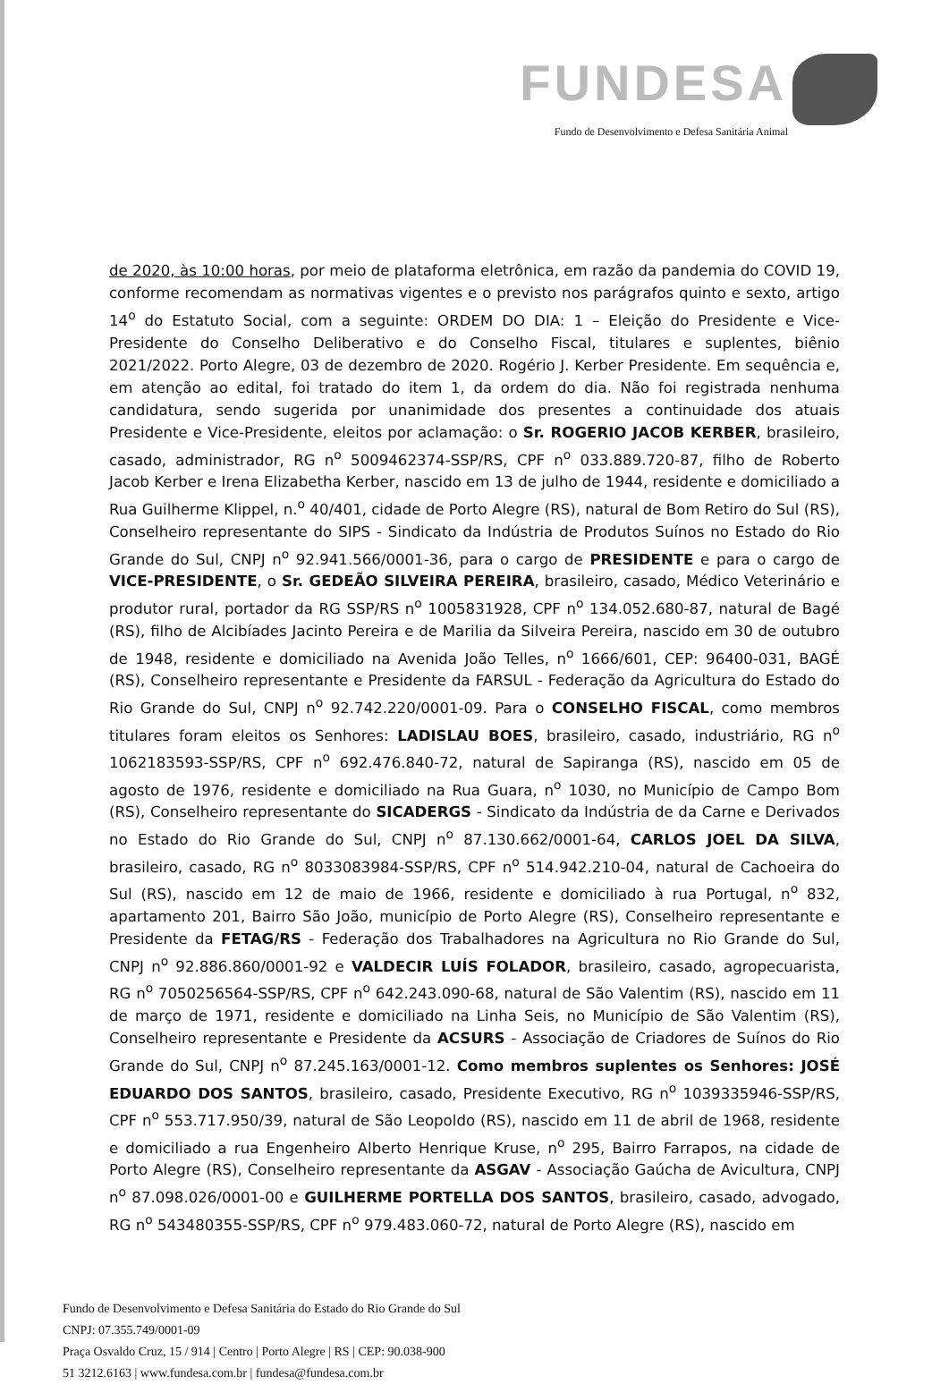FUNDESA
Fundo de Desenvolvimento e Defesa Sanitária Animal
de 2020, às 10:00 horas, por meio de plataforma eletrônica, em razão da pandemia do COVID 19, conforme recomendam as normativas vigentes e o previsto nos parágrafos quinto e sexto, artigo 14<sup>o</sup> do Estatuto Social, com a seguinte: ORDEM DO DIA: 1 – Eleição do Presidente e Vice-Presidente do Conselho Deliberativo e do Conselho Fiscal, titulares e suplentes, biênio 2021/2022. Porto Alegre, 03 de dezembro de 2020. Rogério J. Kerber Presidente. Em sequência e, em atenção ao edital, foi tratado do item 1, da ordem do dia. Não foi registrada nenhuma candidatura, sendo sugerida por unanimidade dos presentes a continuidade dos atuais Presidente e Vice-Presidente, eleitos por aclamação: o Sr. ROGERIO JACOB KERBER, brasileiro, casado, administrador, RG n<sup>o</sup> 5009462374-SSP/RS, CPF n<sup>o</sup> 033.889.720-87, filho de Roberto Jacob Kerber e Irena Elizabetha Kerber, nascido em 13 de julho de 1944, residente e domiciliado a Rua Guilherme Klippel, n.<sup>o</sup> 40/401, cidade de Porto Alegre (RS), natural de Bom Retiro do Sul (RS), Conselheiro representante do SIPS - Sindicato da Indústria de Produtos Suínos no Estado do Rio Grande do Sul, CNPJ n<sup>o</sup> 92.941.566/0001-36, para o cargo de PRESIDENTE e para o cargo de VICE-PRESIDENTE, o Sr. GEDEÃO SILVEIRA PEREIRA, brasileiro, casado, Médico Veterinário e produtor rural, portador da RG SSP/RS n<sup>o</sup> 1005831928, CPF n<sup>o</sup> 134.052.680-87, natural de Bagé (RS), filho de Alcibíades Jacinto Pereira e de Marilia da Silveira Pereira, nascido em 30 de outubro de 1948, residente e domiciliado na Avenida João Telles, n<sup>o</sup> 1666/601, CEP: 96400-031, BAGÉ (RS), Conselheiro representante e Presidente da FARSUL - Federação da Agricultura do Estado do Rio Grande do Sul, CNPJ n<sup>o</sup> 92.742.220/0001-09. Para o CONSELHO FISCAL, como membros titulares foram eleitos os Senhores: LADISLAU BOES, brasileiro, casado, industriário, RG n<sup>o</sup> 1062183593-SSP/RS, CPF n<sup>o</sup> 692.476.840-72, natural de Sapiranga (RS), nascido em 05 de agosto de 1976, residente e domiciliado na Rua Guara, n<sup>o</sup> 1030, no Município de Campo Bom (RS), Conselheiro representante do SICADERGS - Sindicato da Indústria de da Carne e Derivados no Estado do Rio Grande do Sul, CNPJ n<sup>o</sup> 87.130.662/0001-64, CARLOS JOEL DA SILVA, brasileiro, casado, RG n<sup>o</sup> 8033083984-SSP/RS, CPF n<sup>o</sup> 514.942.210-04, natural de Cachoeira do Sul (RS), nascido em 12 de maio de 1966, residente e domiciliado à rua Portugal, n<sup>o</sup> 832, apartamento 201, Bairro São João, município de Porto Alegre (RS), Conselheiro representante e Presidente da FETAG/RS - Federação dos Trabalhadores na Agricultura no Rio Grande do Sul, CNPJ n<sup>o</sup> 92.886.860/0001-92 e VALDECIR LUÍS FOLADOR, brasileiro, casado, agropecuarista, RG n<sup>o</sup> 7050256564-SSP/RS, CPF n<sup>o</sup> 642.243.090-68, natural de São Valentim (RS), nascido em 11 de março de 1971, residente e domiciliado na Linha Seis, no Município de São Valentim (RS), Conselheiro representante e Presidente da ACSURS - Associação de Criadores de Suínos do Rio Grande do Sul, CNPJ n<sup>o</sup> 87.245.163/0001-12. Como membros suplentes os Senhores: JOSÉ EDUARDO DOS SANTOS, brasileiro, casado, Presidente Executivo, RG n<sup>o</sup> 1039335946-SSP/RS, CPF n<sup>o</sup> 553.717.950/39, natural de São Leopoldo (RS), nascido em 11 de abril de 1968, residente e domiciliado a rua Engenheiro Alberto Henrique Kruse, n<sup>o</sup> 295, Bairro Farrapos, na cidade de Porto Alegre (RS), Conselheiro representante da ASGAV - Associação Gaúcha de Avicultura, CNPJ n<sup>o</sup> 87.098.026/0001-00 e GUILHERME PORTELLA DOS SANTOS, brasileiro, casado, advogado, RG n<sup>o</sup> 543480355-SSP/RS, CPF n<sup>o</sup> 979.483.060-72, natural de Porto Alegre (RS), nascido em
Fundo de Desenvolvimento e Defesa Sanitária do Estado do Rio Grande do Sul
CNPJ: 07.355.749/0001-09
Praça Osvaldo Cruz, 15 / 914 | Centro | Porto Alegre | RS | CEP: 90.038-900
51 3212.6163 | www.fundesa.com.br | fundesa@fundesa.com.br